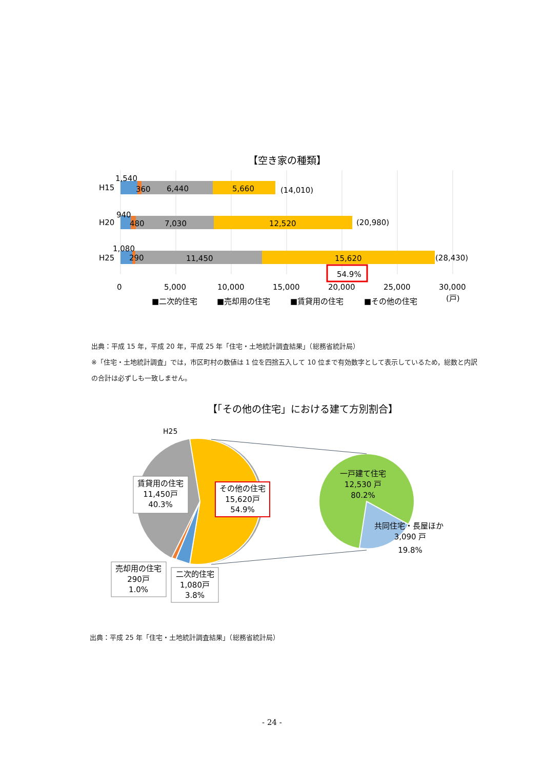【空き家の種類】
H15
H20
H25
1,540
360
6,440
5,660
(14,010)
940
480
7,030
12,520
(20,980)
1,080
290
11,450
15,620
(28,430)
54.9%
0
5,000
10,000
15,000
20,000
25,000
30,000
(戸)
■二次的住宅
■売却用の住宅
■賃貸用の住宅
■その他の住宅
出典：平成 15 年，平成 20 年，平成 25 年「住宅・土地統計調査結果」（総務省統計局）
※「住宅・土地統計調査」では，市区町村の数値は 1 位を四捨五入して 10 位まで有効数字として表示しているため，総数と内訳の合計は必ずしも一致しません。
【「その他の住宅」における建て方別割合】
H25
賃貸用の住宅
11,450戸
40.3%
その他の住宅
15,620戸
54.9%
売却用の住宅
290戸
1.0%
二次的住宅
1,080戸
3.8%
一戸建て住宅
12,530 戸
80.2%
共同住宅・長屋ほか
3,090 戸
19.8%
出典：平成 25 年「住宅・土地統計調査結果」（総務省統計局）
- 24 -